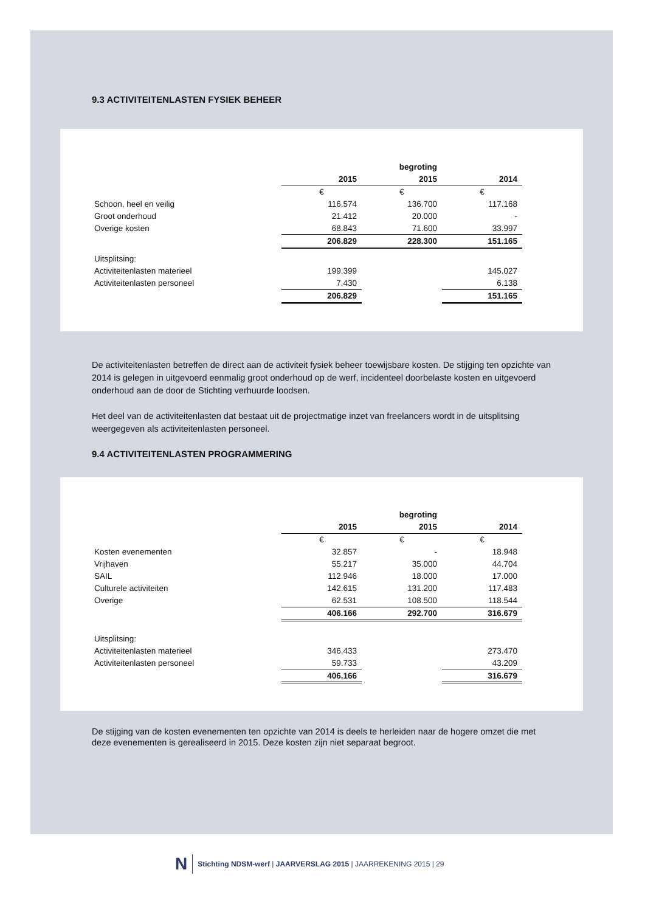9.3 ACTIVITEITENLASTEN FYSIEK BEHEER
| | | begroting | |
| | 2015 | 2015 | 2014 |
| | € | € | € |
| Schoon, heel en veilig | 116.574 | 136.700 | 117.168 |
| Groot onderhoud | 21.412 | 20.000 | - |
| Overige kosten | 68.843 | 71.600 | 33.997 |
| | 206.829 | 228.300 | 151.165 |
| Uitsplitsing: | | | |
| Activiteitenlasten materieel | 199.399 | | 145.027 |
| Activiteitenlasten personeel | 7.430 | | 6.138 |
| | 206.829 | | 151.165 |
De activiteitenlasten betreffen de direct aan de activiteit fysiek beheer toewijsbare kosten. De stijging ten opzichte van 2014 is gelegen in uitgevoerd eenmalig groot onderhoud op de werf, incidenteel doorbelaste kosten en uitgevoerd onderhoud aan de door de Stichting verhuurde loodsen.
Het deel van de activiteitenlasten dat bestaat uit de projectmatige inzet van freelancers wordt in de uitsplitsing weergegeven als activiteitenlasten personeel.
9.4 ACTIVITEITENLASTEN PROGRAMMERING
| | | begroting | |
| | 2015 | 2015 | 2014 |
| | € | € | € |
| Kosten evenementen | 32.857 | - | 18.948 |
| Vrijhaven | 55.217 | 35.000 | 44.704 |
| SAIL | 112.946 | 18.000 | 17.000 |
| Culturele activiteiten | 142.615 | 131.200 | 117.483 |
| Overige | 62.531 | 108.500 | 118.544 |
| | 406.166 | 292.700 | 316.679 |
| Uitsplitsing: | | | |
| Activiteitenlasten materieel | 346.433 | | 273.470 |
| Activiteitenlasten personeel | 59.733 | | 43.209 |
| | 406.166 | | 316.679 |
De stijging van de kosten evenementen ten opzichte van 2014 is deels te herleiden naar de hogere omzet die met deze evenementen is gerealiseerd in 2015. Deze kosten zijn niet separaat begroot.
N Stichting NDSM-werf | JAARVERSLAG 2015 | JAARREKENING 2015 | 29